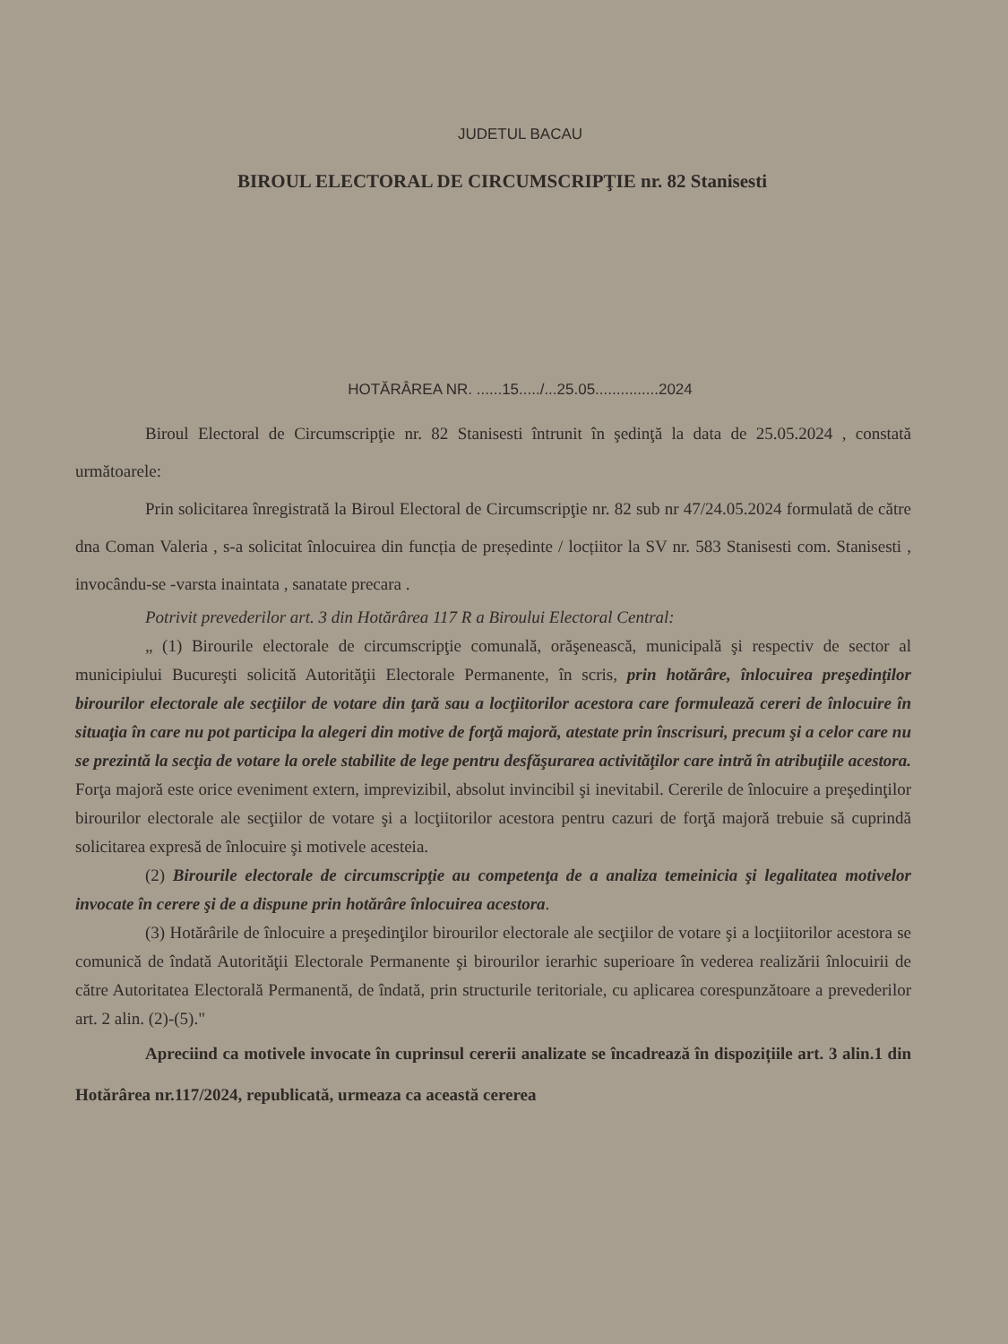JUDETUL BACAU
BIROUL ELECTORAL DE CIRCUMSCRIPŢIE nr. 82 Stanisesti
HOTĂRÂREA NR. ......15...../...25.05...............2024
Biroul Electoral de Circumscripţie nr. 82 Stanisesti întrunit în şedinţă la data de 25.05.2024 , constată următoarele:
Prin solicitarea înregistrată la Biroul Electoral de Circumscripţie nr. 82 sub nr 47/24.05.2024 formulată de către dna Coman Valeria , s-a solicitat înlocuirea din funcția de președinte / locțiitor la SV nr. 583 Stanisesti com. Stanisesti , invocându-se -varsta inaintata , sanatate precara .
Potrivit prevederilor art. 3 din Hotărârea 117 R a Biroului Electoral Central:
„ (1) Birourile electorale de circumscripţie comunală, orăşenească, municipală şi respectiv de sector al municipiului Bucureşti solicită Autorităţii Electorale Permanente, în scris, prin hotărâre, înlocuirea preşedinţilor birourilor electorale ale secţiilor de votare din ţară sau a locţiitorilor acestora care formulează cereri de înlocuire în situaţia în care nu pot participa la alegeri din motive de forţă majoră, atestate prin înscrisuri, precum şi a celor care nu se prezintă la secţia de votare la orele stabilite de lege pentru desfăşurarea activităţilor care intră în atribuţiile acestora. Forţa majoră este orice eveniment extern, imprevizibil, absolut invincibil şi inevitabil. Cererile de înlocuire a preşedinţilor birourilor electorale ale secţiilor de votare şi a locţiitorilor acestora pentru cazuri de forţă majoră trebuie să cuprindă solicitarea expresă de înlocuire şi motivele acesteia.
(2) Birourile electorale de circumscripţie au competenţa de a analiza temeinicia şi legalitatea motivelor invocate în cerere şi de a dispune prin hotărâre înlocuirea acestora.
(3) Hotărârile de înlocuire a preşedinţilor birourilor electorale ale secţiilor de votare şi a locţiitorilor acestora se comunică de îndată Autorităţii Electorale Permanente şi birourilor ierarhic superioare în vederea realizării înlocuirii de către Autoritatea Electorală Permanentă, de îndată, prin structurile teritoriale, cu aplicarea corespunzătoare a prevederilor art. 2 alin. (2)-(5)."
Apreciind ca motivele invocate în cuprinsul cererii analizate se încadrează în dispozițiile art. 3 alin.1 din Hotărârea nr.117/2024, republicată, urmeaza ca această cererea